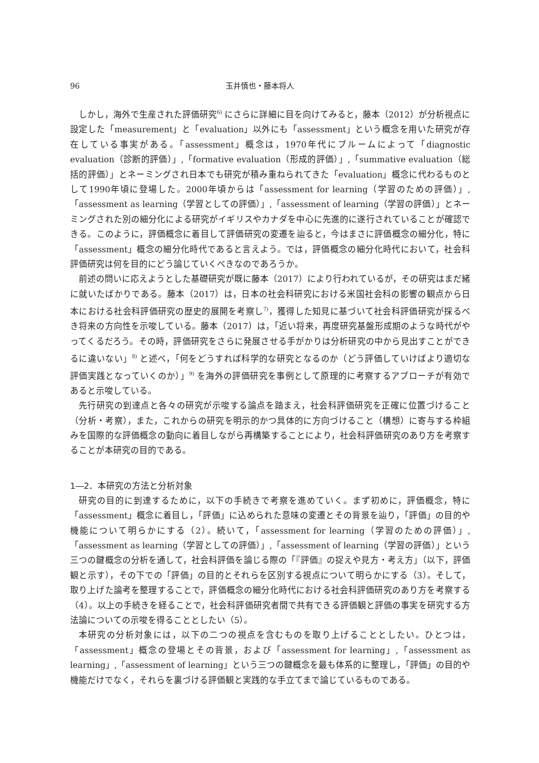96 玉井慎也・藤本将人
しかし，海外で生産された評価研究<sup>6)</sup> にさらに詳細に目を向けてみると，藤本（2012）が分析視点に設定した「measurement」と「evaluation」以外にも「assessment」という概念を用いた研究が存在している事実がある。「assessment」概念は，1970年代にブルームによって「diagnostic evaluation（診断的評価）」,「formative evaluation（形成的評価）」,「summative evaluation（総括的評価）」とネーミングされ日本でも研究が積み重ねられてきた「evaluation」概念に代わるものとして1990年頃に登場した。2000年頃からは「assessment for learning（学習のための評価）」,「assessment as learning（学習としての評価）」,「assessment of learning（学習の評価）」とネーミングされた別の細分化による研究がイギリスやカナダを中心に先進的に遂行されていることが確認できる。このように，評価概念に着目して評価研究の変遷を辿ると，今はまさに評価概念の細分化，特に「assessment」概念の細分化時代であると言えよう。では，評価概念の細分化時代において，社会科評価研究は何を目的にどう論じていくべきなのであろうか。
前述の問いに応えようとした基礎研究が既に藤本（2017）により行われているが，その研究はまだ緒に就いたばかりである。藤本（2017）は，日本の社会科研究における米国社会科の影響の観点から日本における社会科評価研究の歴史的展開を考察し<sup>7)</sup>，獲得した知見に基づいて社会科評価研究が採るべき将来の方向性を示唆している。藤本（2017）は，「近い将来，再度研究基盤形成期のような時代がやってくるだろう。その時，評価研究をさらに発展させる手がかりは分析研究の中から見出すことができるに違いない」<sup>8)</sup> と述べ，「何をどうすれば科学的な研究となるのか（どう評価していけばより適切な評価実践となっていくのか）」<sup>9)</sup> を海外の評価研究を事例として原理的に考察するアプローチが有効であると示唆している。
先行研究の到達点と各々の研究が示唆する論点を踏まえ，社会科評価研究を正確に位置づけること（分析・考察），また，これからの研究を明示的かつ具体的に方向づけること（構想）に寄与する枠組みを国際的な評価概念の動向に着目しながら再構築することにより，社会科評価研究のあり方を考察することが本研究の目的である。
1―2．本研究の方法と分析対象
研究の目的に到達するために，以下の手続きで考察を進めていく。まず初めに，評価概念，特に「assessment」概念に着目し，「評価」に込められた意味の変遷とその背景を辿り，「評価」の目的や機能について明らかにする（2）。続いて，「assessment for learning（学習のための評価）」,「assessment as learning（学習としての評価）」,「assessment of learning（学習の評価）」という三つの鍵概念の分析を通して，社会科評価を論じる際の「『評価』の捉えや見方・考え方」（以下，評価観と示す），その下での「評価」の目的とそれらを区別する視点について明らかにする（3）。そして，取り上げた論考を整理することで，評価概念の細分化時代における社会科評価研究のあり方を考察する（4）。以上の手続きを経ることで，社会科評価研究者間で共有できる評価観と評価の事実を研究する方法論についての示唆を得ることとしたい（5）。
本研究の分析対象には，以下の二つの視点を含むものを取り上げることとしたい。ひとつは，「assessment」概念の登場とその背景，および「assessment for learning」,「assessment as learning」,「assessment of learning」という三つの鍵概念を最も体系的に整理し，「評価」の目的や機能だけでなく，それらを裏づける評価観と実践的な手立てまで論じているものである。